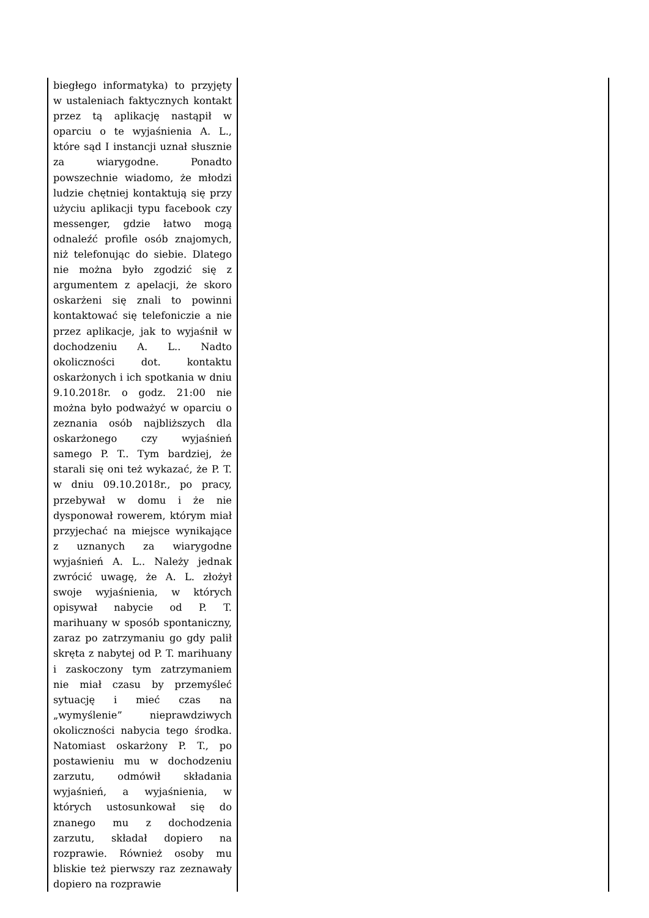| biegłego informatyka) to przyjęty w ustaleniach faktycznych kontakt przez tą aplikację nastąpił w oparciu o te wyjaśnienia A. L., które sąd I instancji uznał słusznie za wiarygodne. Ponadto powszechnie wiadomo, że młodzi ludzie chętniej kontaktują się przy użyciu aplikacji typu facebook czy messenger, gdzie łatwo mogą odnaleźć profile osób znajomych, niż telefonując do siebie. Dlatego nie można było zgodzić się z argumentem z apelacji, że skoro oskarżeni się znali to powinni kontaktować się telefoniczie a nie przez aplikacje, jak to wyjaśnił w dochodzeniu A. L.. Nadto okoliczności dot. kontaktu oskarżonych i ich spotkania w dniu 9.10.2018r. o godz. 21:00 nie można było podważyć w oparciu o zeznania osób najbliższych dla oskarżonego czy wyjaśnień samego P. T.. Tym bardziej, że starali się oni też wykazać, że P. T. w dniu 09.10.2018r., po pracy, przebywał w domu i że nie dysponował rowerem, którym miał przyjechać na miejsce wynikające z uznanych za wiarygodne wyjaśnień A. L.. Należy jednak zwrócić uwagę, że A. L. złożył swoje wyjaśnienia, w których opisywał nabycie od P. T. marihuany w sposób spontaniczny, zaraz po zatrzymaniu go gdy palił skręta z nabytej od P. T. marihuany i zaskoczony tym zatrzymaniem nie miał czasu by przemyśleć sytuację i mieć czas na „wymyślenie” nieprawdziwych okoliczności nabycia tego środka. Natomiast oskarżony P. T., po postawieniu mu w dochodzeniu zarzutu, odmówił składania wyjaśnień, a wyjaśnienia, w których ustosunkował się do znanego mu z dochodzenia zarzutu, składał dopiero na rozprawie. Również osoby mu bliskie też pierwszy raz zeznawały dopiero na rozprawie | |